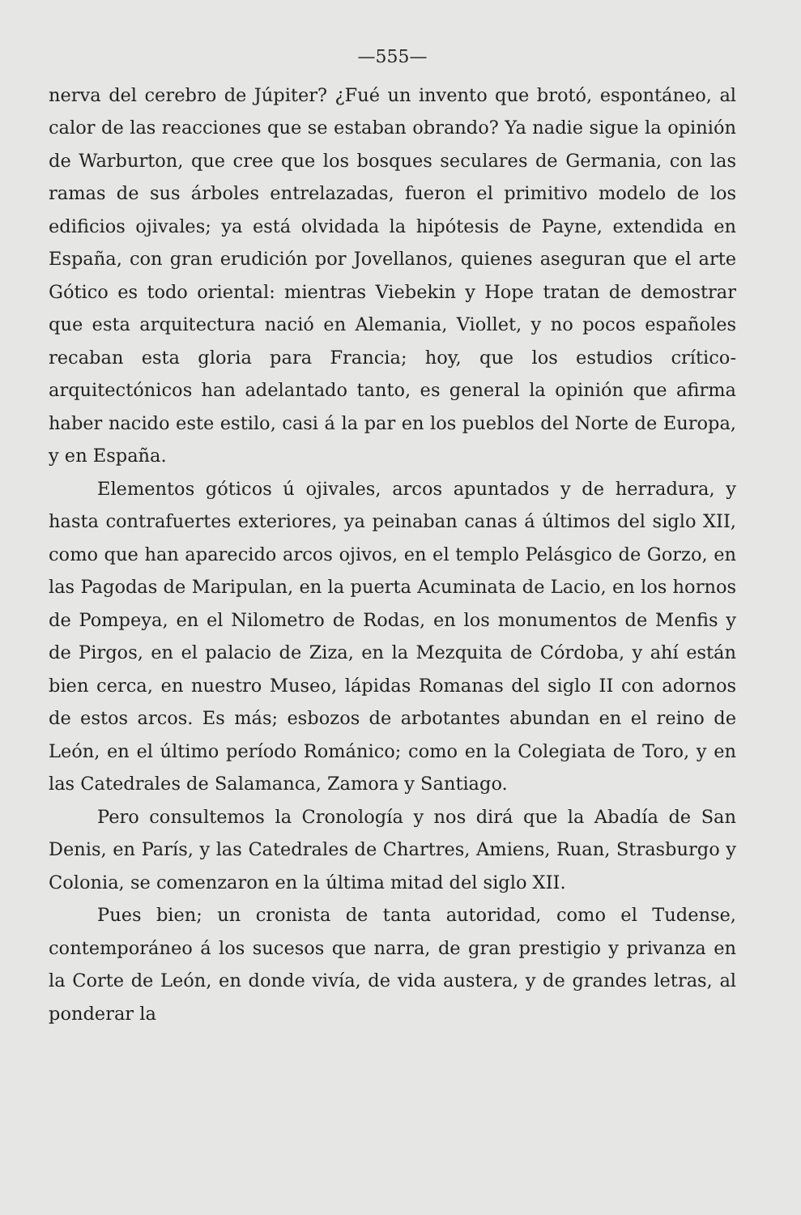—555—
nerva del cerebro de Júpiter? ¿Fué un invento que brotó, espontáneo, al calor de las reacciones que se estaban obrando? Ya nadie sigue la opinión de Warburton, que cree que los bosques seculares de Germania, con las ramas de sus árboles entrelazadas, fueron el primitivo modelo de los edificios ojivales; ya está olvidada la hipótesis de Payne, extendida en España, con gran erudición por Jovellanos, quienes aseguran que el arte Gótico es todo oriental: mientras Viebekin y Hope tratan de demostrar que esta arquitectura nació en Alemania, Viollet, y no pocos españoles recaban esta gloria para Francia; hoy, que los estudios crítico-arquitectónicos han adelantado tanto, es general la opinión que afirma haber nacido este estilo, casi á la par en los pueblos del Norte de Europa, y en España.
Elementos góticos ú ojivales, arcos apuntados y de herradura, y hasta contrafuertes exteriores, ya peinaban canas á últimos del siglo XII, como que han aparecido arcos ojivos, en el templo Pelásgico de Gorzo, en las Pagodas de Maripulan, en la puerta Acuminata de Lacio, en los hornos de Pompeya, en el Nilometro de Rodas, en los monumentos de Menfis y de Pirgos, en el palacio de Ziza, en la Mezquita de Córdoba, y ahí están bien cerca, en nuestro Museo, lápidas Romanas del siglo II con adornos de estos arcos. Es más; esbozos de arbotantes abundan en el reino de León, en el último período Románico; como en la Colegiata de Toro, y en las Catedrales de Salamanca, Zamora y Santiago.
Pero consultemos la Cronología y nos dirá que la Abadía de San Denis, en París, y las Catedrales de Chartres, Amiens, Ruan, Strasburgo y Colonia, se comenzaron en la última mitad del siglo XII.
Pues bien; un cronista de tanta autoridad, como el Tudense, contemporáneo á los sucesos que narra, de gran prestigio y privanza en la Corte de León, en donde vivía, de vida austera, y de grandes letras, al ponderar la